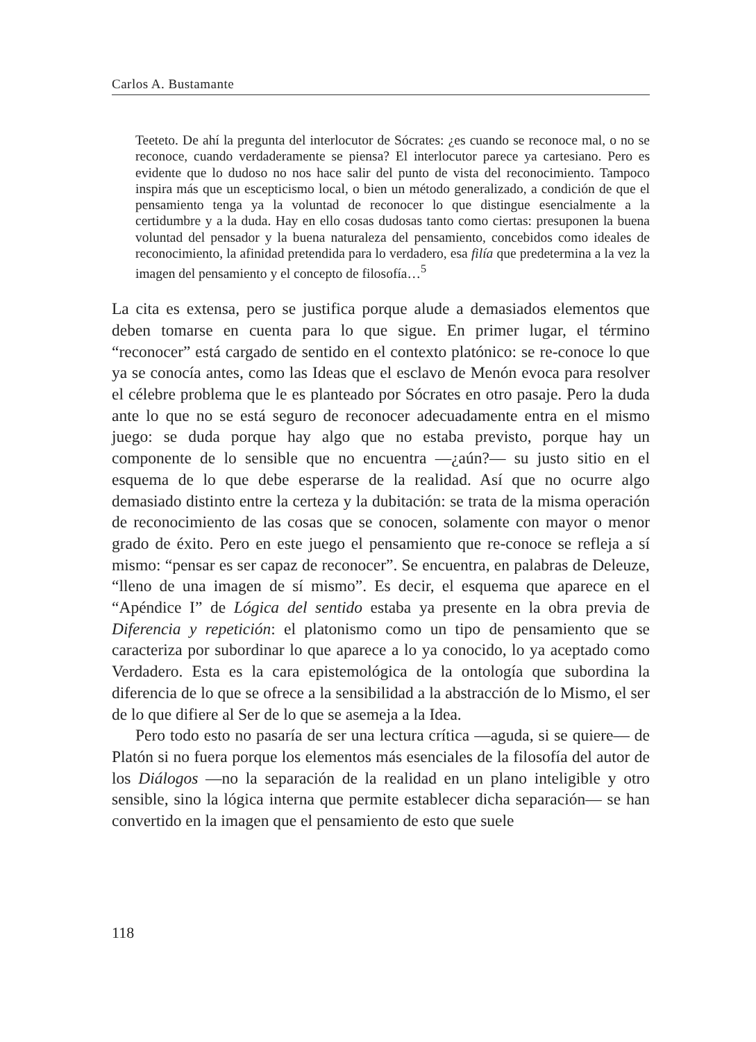Carlos A. Bustamante
Teeteto. De ahí la pregunta del interlocutor de Sócrates: ¿es cuando se reconoce mal, o no se reconoce, cuando verdaderamente se piensa? El interlocutor parece ya cartesiano. Pero es evidente que lo dudoso no nos hace salir del punto de vista del reconocimiento. Tampoco inspira más que un escepticismo local, o bien un método generalizado, a condición de que el pensamiento tenga ya la voluntad de reconocer lo que distingue esencialmente a la certidumbre y a la duda. Hay en ello cosas dudosas tanto como ciertas: presuponen la buena voluntad del pensador y la buena naturaleza del pensamiento, concebidos como ideales de reconocimiento, la afinidad pretendida para lo verdadero, esa filía que predetermina a la vez la imagen del pensamiento y el concepto de filosofía…<sup>5</sup>
La cita es extensa, pero se justifica porque alude a demasiados elementos que deben tomarse en cuenta para lo que sigue. En primer lugar, el término “reconocer” está cargado de sentido en el contexto platónico: se re-conoce lo que ya se conocía antes, como las Ideas que el esclavo de Menón evoca para resolver el célebre problema que le es planteado por Sócrates en otro pasaje. Pero la duda ante lo que no se está seguro de reconocer adecuadamente entra en el mismo juego: se duda porque hay algo que no estaba previsto, porque hay un componente de lo sensible que no encuentra —¿aún?— su justo sitio en el esquema de lo que debe esperarse de la realidad. Así que no ocurre algo demasiado distinto entre la certeza y la dubitación: se trata de la misma operación de reconocimiento de las cosas que se conocen, solamente con mayor o menor grado de éxito. Pero en este juego el pensamiento que re-conoce se refleja a sí mismo: “pensar es ser capaz de reconocer”. Se encuentra, en palabras de Deleuze, “lleno de una imagen de sí mismo”. Es decir, el esquema que aparece en el “Apéndice I” de Lógica del sentido estaba ya presente en la obra previa de Diferencia y repetición: el platonismo como un tipo de pensamiento que se caracteriza por subordinar lo que aparece a lo ya conocido, lo ya aceptado como Verdadero. Esta es la cara epistemológica de la ontología que subordina la diferencia de lo que se ofrece a la sensibilidad a la abstracción de lo Mismo, el ser de lo que difiere al Ser de lo que se asemeja a la Idea.
Pero todo esto no pasaría de ser una lectura crítica —aguda, si se quiere— de Platón si no fuera porque los elementos más esenciales de la filosofía del autor de los Diálogos —no la separación de la realidad en un plano inteligible y otro sensible, sino la lógica interna que permite establecer dicha separación— se han convertido en la imagen que el pensamiento de esto que suele
118